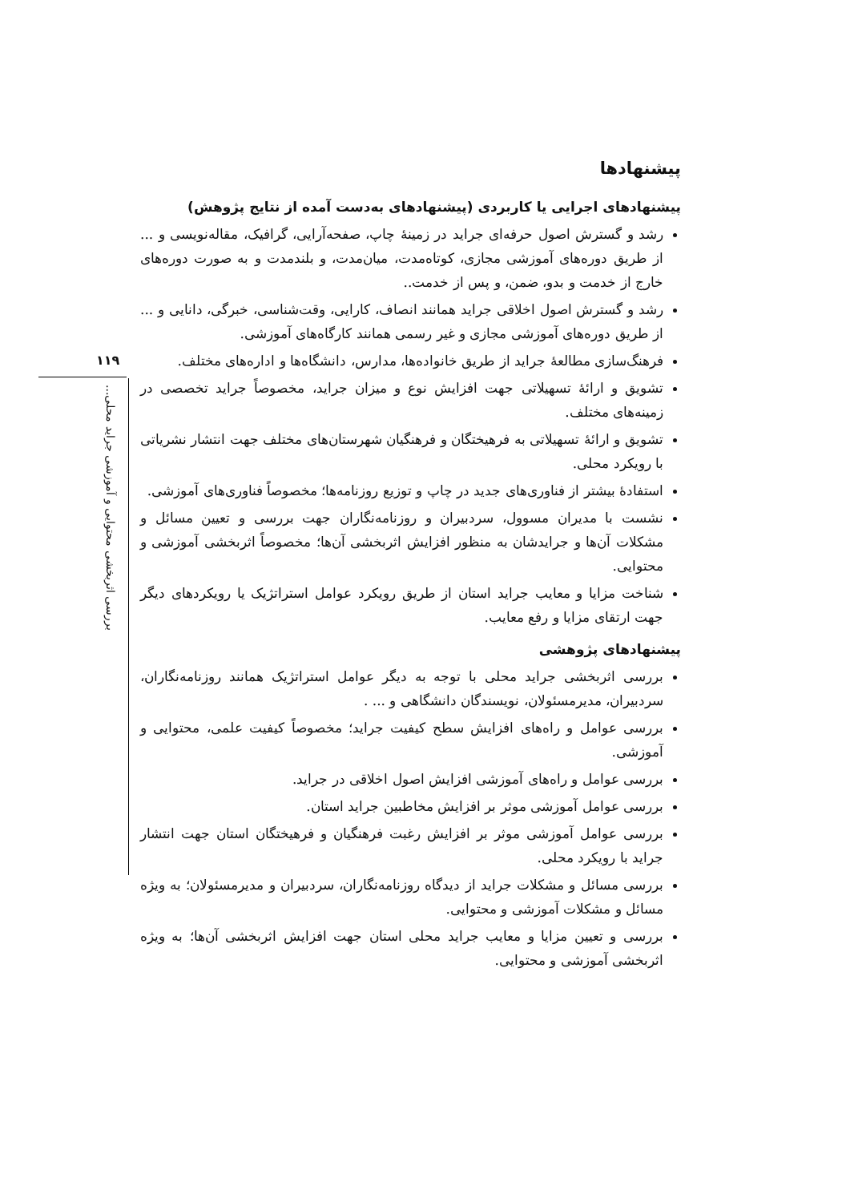پیشنهادها
پیشنهادهای اجرایی یا کاربردی (پیشنهادهای به‌دست آمده از نتایج پژوهش)
رشد و گسترش اصول حرفه‌ای جراید در زمینهٔ چاپ، صفحه‌آرایی، گرافیک، مقاله‌نویسی و ... از طریق دوره‌های آموزشی مجازی، کوتاه‌مدت، میان‌مدت، و بلندمدت و به صورت دوره‌های خارج از خدمت و بدو، ضمن، و پس از خدمت..
رشد و گسترش اصول اخلاقی جراید همانند انصاف، کارایی، وقت‌شناسی، خبرگی، دانایی و ... از طریق دوره‌های آموزشی مجازی و غیر رسمی همانند کارگاه‌های آموزشی.
فرهنگ‌سازی مطالعهٔ جراید از طریق خانواده‌ها، مدارس، دانشگاه‌ها و اداره‌های مختلف.
تشویق و ارائهٔ تسهیلاتی جهت افزایش نوع و میزان جراید، مخصوصاً جراید تخصصی در زمینه‌های مختلف.
تشویق و ارائهٔ تسهیلاتی به فرهیختگان و فرهنگیان شهرستان‌های مختلف جهت انتشار نشریاتی با رویکرد محلی.
استفادهٔ بیشتر از فناوری‌های جدید در چاپ و توزیع روزنامه‌ها؛ مخصوصاً فناوری‌های آموزشی.
نشست با مدیران مسوول، سردبیران و روزنامه‌نگاران جهت بررسی و تعیین مسائل و مشکلات آن‌ها و جرایدشان به منظور افزایش اثربخشی آن‌ها؛ مخصوصاً اثربخشی آموزشی و محتوایی.
شناخت مزایا و معایب جراید استان از طریق رویکرد عوامل استراتژیک یا رویکردهای دیگر جهت ارتقای مزایا و رفع معایب.
پیشنهادهای پژوهشی
بررسی اثربخشی جراید محلی با توجه به دیگر عوامل استراتژیک همانند روزنامه‌نگاران، سردبیران، مدیرمسئولان، نویسندگان دانشگاهی و ... .
بررسی عوامل و راه‌های افزایش سطح کیفیت جراید؛ مخصوصاً کیفیت علمی، محتوایی و آموزشی.
بررسی عوامل و راه‌های آموزشی افزایش اصول اخلاقی در جراید.
بررسی عوامل آموزشی موثر بر افزایش مخاطبین جراید استان.
بررسی عوامل آموزشی موثر بر افزایش رغبت فرهنگیان و فرهیختگان استان جهت انتشار جراید با رویکرد محلی.
بررسی مسائل و مشکلات جراید از دیدگاه روزنامه‌نگاران، سردبیران و مدیرمسئولان؛ به ویژه مسائل و مشکلات آموزشی و محتوایی.
بررسی و تعیین مزایا و معایب جراید محلی استان جهت افزایش اثربخشی آن‌ها؛ به ویژه اثربخشی آموزشی و محتوایی.
۱۱۹
بررسی اثربخشی محتوایی و آموزشی جراید محلی...